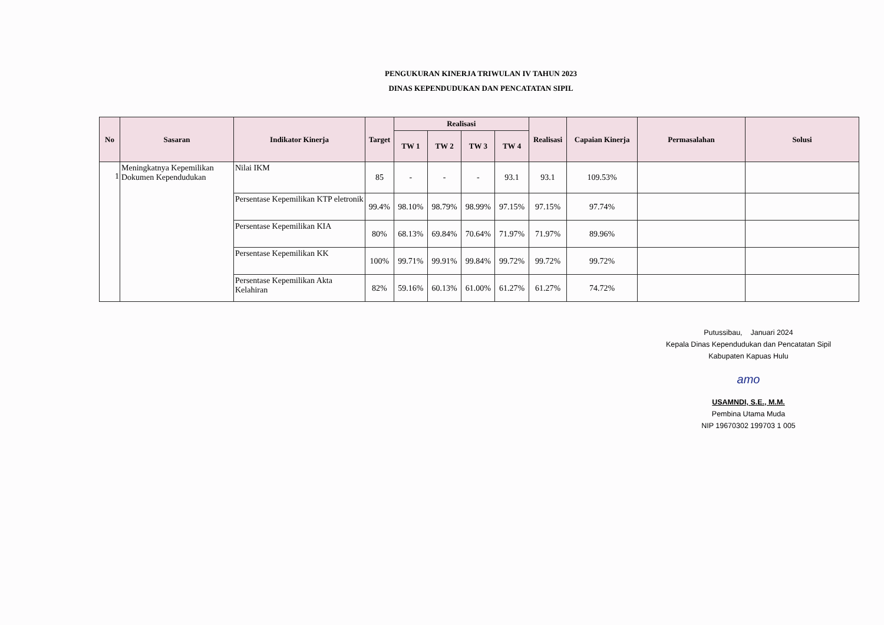PENGUKURAN KINERJA TRIWULAN IV TAHUN 2023
DINAS KEPENDUDUKAN DAN PENCATATAN SIPIL
| No | Sasaran | Indikator Kinerja | Target | Realisasi | | | | Realisasi | Capaian Kinerja | Permasalahan | Solusi |
| --- | --- | --- | --- | --- | --- | --- | --- | --- | --- | --- | --- |
| | | | | TW 1 | TW 2 | TW 3 | TW 4 | | | | |
| 1 | Meningkatnya Kepemilikan Dokumen Kependudukan | Nilai IKM | 85 | - | - | - | 93.1 | 93.1 | 109.53% | | |
| | | Persentase Kepemilikan KTP eletronik | 99.4% | 98.10% | 98.79% | 98.99% | 97.15% | 97.15% | 97.74% | | |
| | | Persentase Kepemilikan KIA | 80% | 68.13% | 69.84% | 70.64% | 71.97% | 71.97% | 89.96% | | |
| | | Persentase Kepemilikan KK | 100% | 99.71% | 99.91% | 99.84% | 99.72% | 99.72% | 99.72% | | |
| | | Persentase Kepemilikan Akta Kelahiran | 82% | 59.16% | 60.13% | 61.00% | 61.27% | 61.27% | 74.72% | | |
Putussibau, Januari 2024
Kepala Dinas Kependudukan dan Pencatatan Sipil
Kabupaten Kapuas Hulu
amo
USAMNDI, S.E., M.M.
Pembina Utama Muda
NIP 19670302 199703 1 005